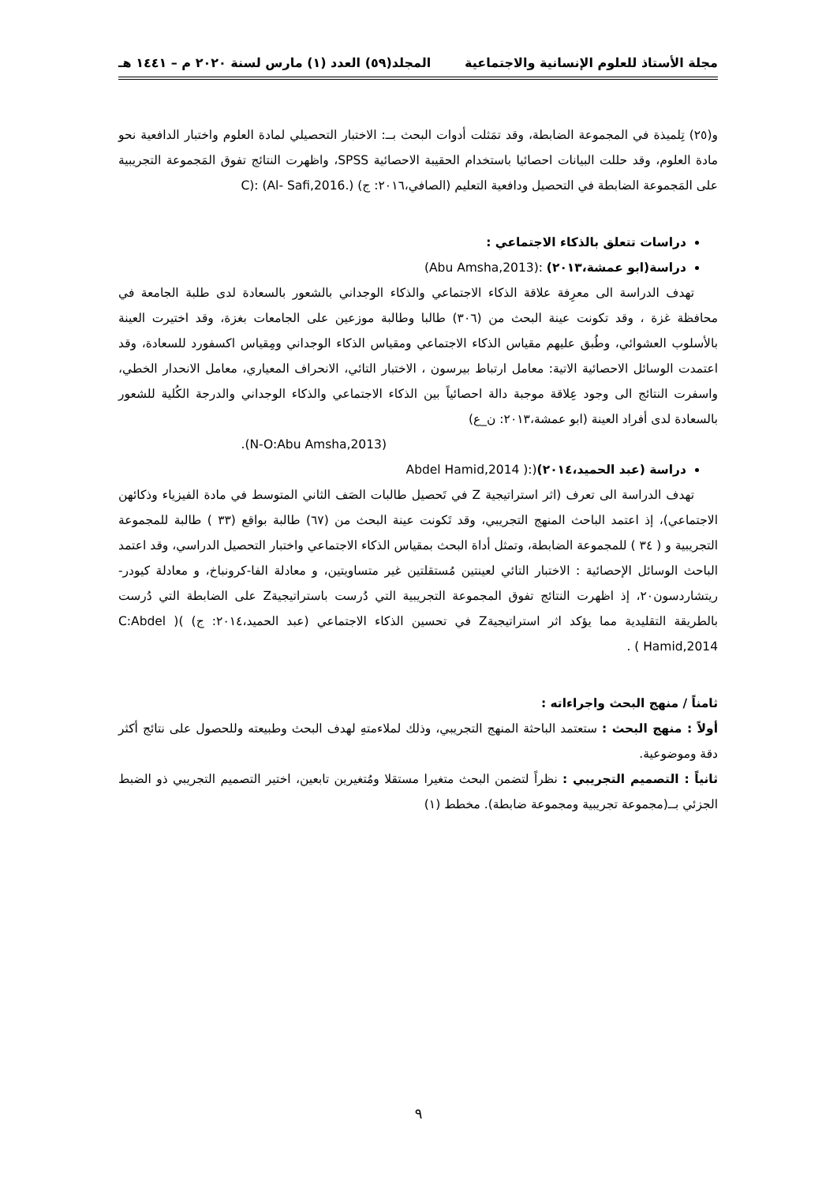مجلة الأستاذ للعلوم الإنسانية والاجتماعية المجلد(٥٩) العدد (١) مارس لسنة ٢٠٢٠ م – ١٤٤١ هـ
و(٢٥) تِلميذة في المجموعة الضابطة، وقد تمَثلت أدوات البحث بــ: الاختبار التحصيلي لمادة العلوم واختبار الدافعية نحو مادة العلوم، وقد حللت البيانات احصائيا باستخدام الحقيبة الاحصائية SPSS، واظهرت النتائج تفوق المَجموعة التجريبية على المَجموعة الضابطة في التحصيل ودافعية التعليم (الصافي،٢٠١٦: ج) C): (Al- Safi,2016.)
دراسات تتعلق بالذكاء الاجتماعي :
دراسة(ابو عمشة،٢٠١٣) :(Abu Amsha,2013)
تهدف الدراسة الى معرِفة علاقة الذكاء الاجتماعي والذكاء الوجداني بالشعور بالسعادة لدى طلبة الجامعة في محافظة غزة ، وقد تكونت عينة البحث من (٣٠٦) طالبا وطالبة موزعين على الجامعات بغزة، وقد اختيرت العينة بالأسلوب العشوائي، وطُبق عليهم مقياس الذكاء الاجتماعي ومقياس الذكاء الوجداني ومِقياس اكسفورد للسعادة، وقد اعتمدت الوسائل الاحصائية الاتية: معامل ارتباط بيرسون ، الاختبار التائي، الانحراف المعياري، معامل الانحدار الخطي، واسفرت النتائج الى وجود عِلاقة موجبة دالة احصائياً بين الذكاء الاجتماعي والذكاء الوجداني والدرجة الكُلية للشعور بالسعادة لدى أفراد العينة (ابو عمشة،٢٠١٣: ن_ع)
(N-O:Abu Amsha,2013).
دراسة (عبد الحميد،٢٠١٤)(:( Abdel Hamid,2014
تهدف الدراسة الى تعرف (اثر استراتيجية Z في تَحصيل طالبات الصَف الثاني المتوسط في مادة الفيزياء وذكائهن الاجتماعي)، إذ اعتمد الباحث المنهج التجريبي، وقد تَكونت عينة البحث من (٦٧) طالبة بواقع (٣٣ ) طالبة للمجموعة التجريبية و ( ٣٤ ) للمجموعة الضابطة، وتمثل أداة البحث بمقياس الذكاء الاجتماعي واختبار التحصيل الدراسي، وقد اعتمد الباحث الوسائل الإحصائية : الاختبار التائي لعينتين مُستقلتين غير متساويتين، و معادلة الفا-كرونباخ، و معادلة كيودر-ريتشاردسون٢٠، إذ اظهرت النتائج تفوق المجموعة التجريبية التي دُرست باستراتيجيةZ على الضابطة التي دُرست بالطريقة التقليدية مما يؤكد اثر استراتيجيةZ في تحسين الذكاء الاجتماعي (عبد الحميد،٢٠١٤: ج) )( C:Abdel Hamid,2014 ) .
ثامناً / منهج البحث واجراءاته :
أولاً : منهج البحث : ستعتمد الباحثة المنهج التجريبي، وذلك لملاءمتهِ لهدف البحث وطبيعته وللحصول على نتائج أكثر دقة وموضوعية.
ثانياً : التصميم التجريبي : نظراً لتضمن البحث متغيرا مستقلا ومُتغيرين تابعين، اختير التصميم التجريبي ذو الضبط الجزئي بــ(مجموعة تجريبية ومجموعة ضابطة). مخطط (١)
٩